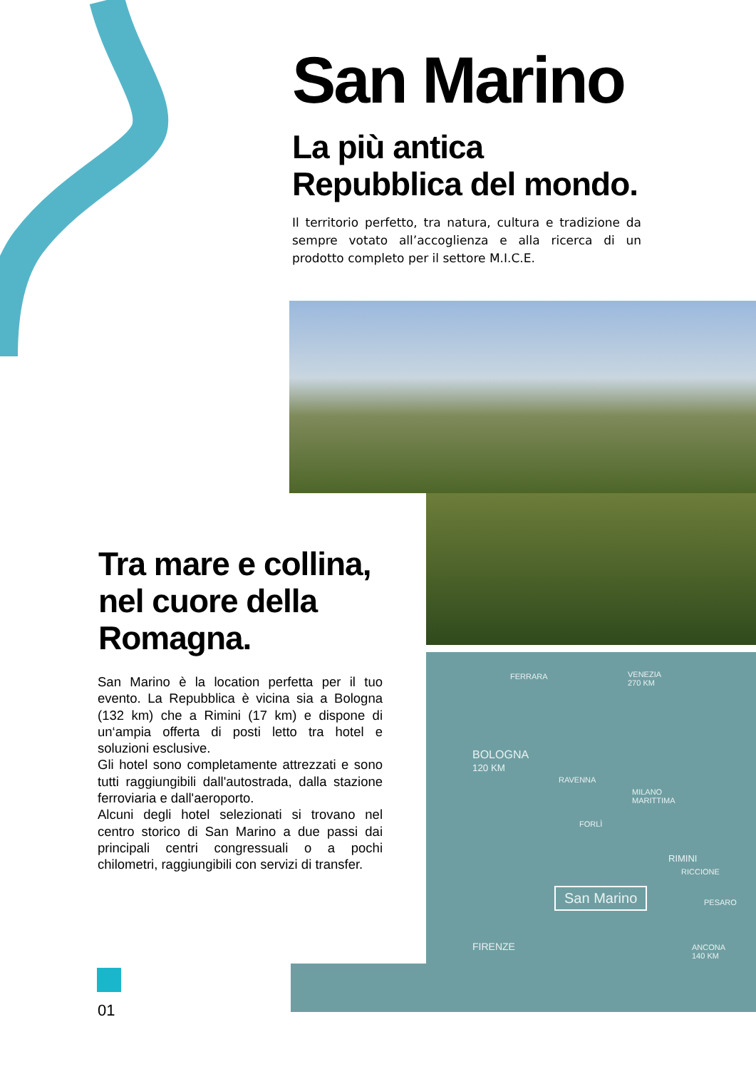San Marino
La più antica
Repubblica del mondo.
Il territorio perfetto, tra natura, cultura e tradizione da sempre votato all’accoglienza e alla ricerca di un prodotto completo per il settore M.I.C.E.
FERRARA VENEZIA
270 KM
BOLOGNA
120 KM
RAVENNA
MILANO
MARITTIMA
FORLÌ
RIMINI
RICCIONE
PESARO San Marino
FIRENZE ANCONA
140 KM
Tra mare e collina,
nel cuore della
Romagna.
San Marino è la location perfetta per il tuo evento. La Repubblica è vicina sia a Bologna (132 km) che a Rimini (17 km) e dispone di un‘ampia offerta di posti letto tra hotel e soluzioni esclusive.
Gli hotel sono completamente attrezzati e sono tutti raggiungibili dall'autostrada, dalla stazione ferroviaria e dall'aeroporto.
Alcuni degli hotel selezionati si trovano nel centro storico di San Marino a due passi dai principali centri congressuali o a pochi chilometri, raggiungibili con servizi di transfer.
01